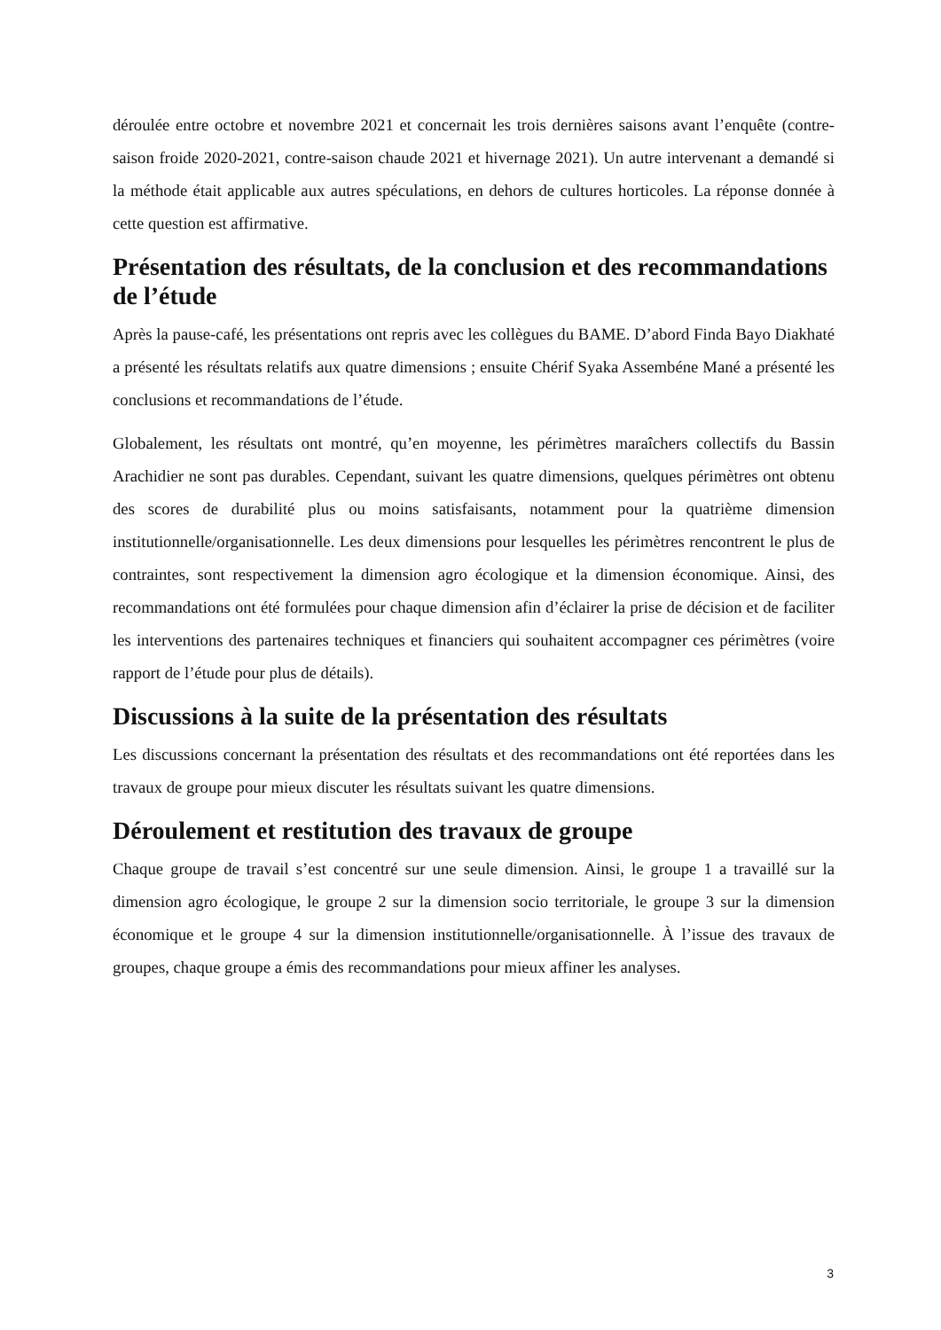déroulée entre octobre et novembre 2021 et concernait les trois dernières saisons avant l’enquête (contre-saison froide 2020-2021, contre-saison chaude 2021 et hivernage 2021). Un autre intervenant a demandé si la méthode était applicable aux autres spéculations, en dehors de cultures horticoles. La réponse donnée à cette question est affirmative.
Présentation des résultats, de la conclusion et des recommandations de l’étude
Après la pause-café, les présentations ont repris avec les collègues du BAME. D’abord Finda Bayo Diakhaté a présenté les résultats relatifs aux quatre dimensions ; ensuite Chérif Syaka Assembéne Mané a présenté les conclusions et recommandations de l’étude.
Globalement, les résultats ont montré, qu’en moyenne, les périmètres maraîchers collectifs du Bassin Arachidier ne sont pas durables. Cependant, suivant les quatre dimensions, quelques périmètres ont obtenu des scores de durabilité plus ou moins satisfaisants, notamment pour la quatrième dimension institutionnelle/organisationnelle. Les deux dimensions pour lesquelles les périmètres rencontrent le plus de contraintes, sont respectivement la dimension agro écologique et la dimension économique. Ainsi, des recommandations ont été formulées pour chaque dimension afin d’éclairer la prise de décision et de faciliter les interventions des partenaires techniques et financiers qui souhaitent accompagner ces périmètres (voire rapport de l’étude pour plus de détails).
Discussions à la suite de la présentation des résultats
Les discussions concernant la présentation des résultats et des recommandations ont été reportées dans les travaux de groupe pour mieux discuter les résultats suivant les quatre dimensions.
Déroulement et restitution des travaux de groupe
Chaque groupe de travail s’est concentré sur une seule dimension. Ainsi, le groupe 1 a travaillé sur la dimension agro écologique, le groupe 2 sur la dimension socio territoriale, le groupe 3 sur la dimension économique et le groupe 4 sur la dimension institutionnelle/organisationnelle. À l’issue des travaux de groupes, chaque groupe a émis des recommandations pour mieux affiner les analyses.
3